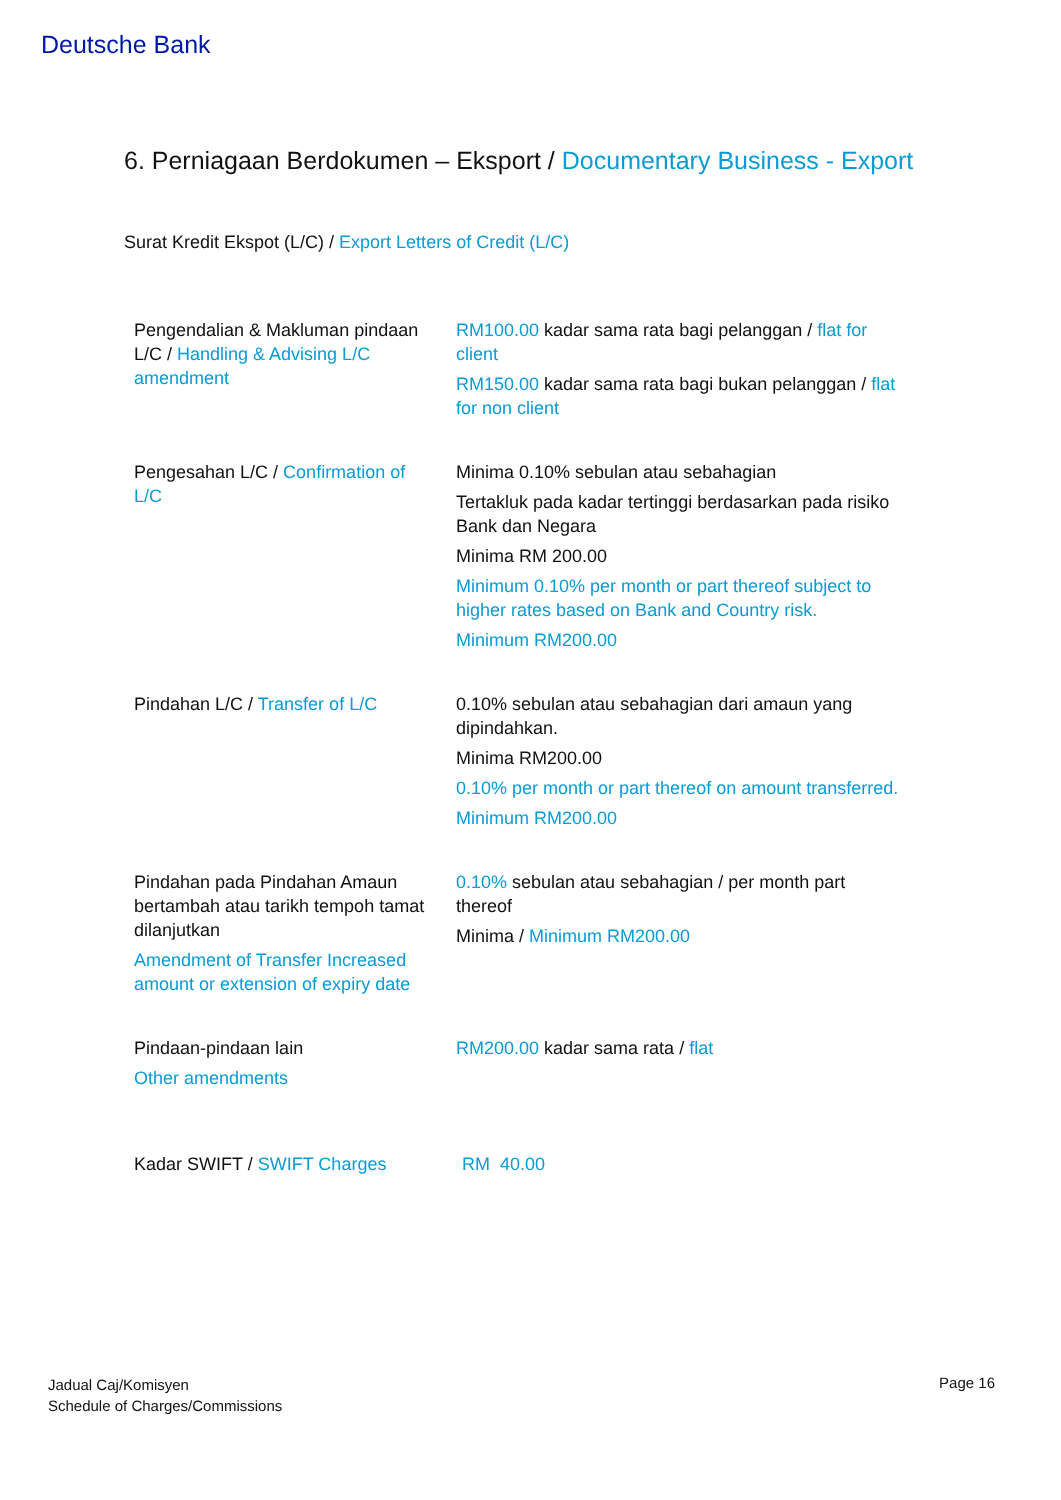Deutsche Bank
6. Perniagaan Berdokumen – Eksport / Documentary Business - Export
Surat Kredit Ekspot (L/C) / Export Letters of Credit (L/C)
| Pengendalian & Makluman pindaan L/C / Handling & Advising L/C amendment | RM100.00 kadar sama rata bagi pelanggan / flat for client RM150.00 kadar sama rata bagi bukan pelanggan / flat for non client |
| Pengesahan L/C / Confirmation of L/C | Minima 0.10% sebulan atau sebahagian Tertakluk pada kadar tertinggi berdasarkan pada risiko Bank dan Negara Minima RM 200.00 Minimum 0.10% per month or part thereof subject to higher rates based on Bank and Country risk. Minimum RM200.00 |
| Pindahan L/C / Transfer of L/C | 0.10% sebulan atau sebahagian dari amaun yang dipindahkan. Minima RM200.00 0.10% per month or part thereof on amount transferred. Minimum RM200.00 |
| Pindahan pada Pindahan Amaun bertambah atau tarikh tempoh tamat dilanjutkan Amendment of Transfer Increased amount or extension of expiry date | 0.10% sebulan atau sebahagian / per month part thereof Minima / Minimum RM200.00 |
| Pindaan-pindaan lain Other amendments | RM200.00 kadar sama rata / flat |
| Kadar SWIFT / SWIFT Charges | RM 40.00 |
Jadual Caj/Komisyen
Schedule of Charges/Commissions
Page 16